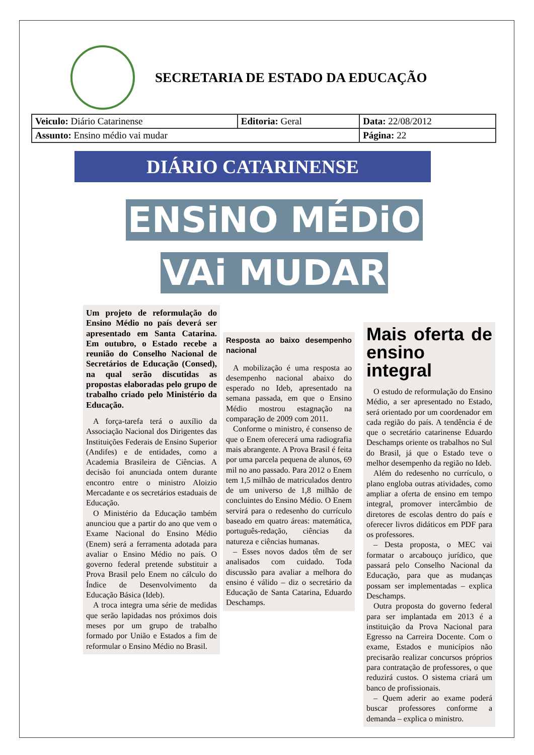SECRETARIA DE ESTADO DA EDUCAÇÃO
| Veiculo: Diário Catarinense | Editoria: Geral | Data: 22/08/2012 |
| Assunto: Ensino médio vai mudar | | Página: 22 |
DIÁRIO CATARINENSE
ENSiNO MÉDiO
VAi MUDAR
Um projeto de reformulação do Ensino Médio no país deverá ser apresentado em Santa Catarina. Em outubro, o Estado recebe a reunião do Conselho Nacional de Secretários de Educação (Consed), na qual serão discutidas as propostas elaboradas pelo grupo de trabalho criado pelo Ministério da Educação.
A força-tarefa terá o auxílio da Associação Nacional dos Dirigentes das Instituições Federais de Ensino Superior (Andifes) e de entidades, como a Academia Brasileira de Ciências. A decisão foi anunciada ontem durante encontro entre o ministro Aloizio Mercadante e os secretários estaduais de Educação.
O Ministério da Educação também anunciou que a partir do ano que vem o Exame Nacional do Ensino Médio (Enem) será a ferramenta adotada para avaliar o Ensino Médio no país. O governo federal pretende substituir a Prova Brasil pelo Enem no cálculo do Índice de Desenvolvimento da Educação Básica (Ideb).
A troca integra uma série de medidas que serão lapidadas nos próximos dois meses por um grupo de trabalho formado por União e Estados a fim de reformular o Ensino Médio no Brasil.
Resposta ao baixo desempenho nacional
A mobilização é uma resposta ao desempenho nacional abaixo do esperado no Ideb, apresentado na semana passada, em que o Ensino Médio mostrou estagnação na comparação de 2009 com 2011.
Conforme o ministro, é consenso de que o Enem oferecerá uma radiografia mais abrangente. A Prova Brasil é feita por uma parcela pequena de alunos, 69 mil no ano passado. Para 2012 o Enem tem 1,5 milhão de matriculados dentro de um universo de 1,8 milhão de concluintes do Ensino Médio. O Enem servirá para o redesenho do currículo baseado em quatro áreas: matemática, português-redação, ciências da natureza e ciências humanas.
– Esses novos dados têm de ser analisados com cuidado. Toda discussão para avaliar a melhora do ensino é válido – diz o secretário da Educação de Santa Catarina, Eduardo Deschamps.
Mais oferta de ensino integral
O estudo de reformulação do Ensino Médio, a ser apresentado no Estado, será orientado por um coordenador em cada região do país. A tendência é de que o secretário catarinense Eduardo Deschamps oriente os trabalhos no Sul do Brasil, já que o Estado teve o melhor desempenho da região no Ideb.
Além do redesenho no currículo, o plano engloba outras atividades, como ampliar a oferta de ensino em tempo integral, promover intercâmbio de diretores de escolas dentro do país e oferecer livros didáticos em PDF para os professores.
– Desta proposta, o MEC vai formatar o arcabouço jurídico, que passará pelo Conselho Nacional da Educação, para que as mudanças possam ser implementadas – explica Deschamps.
Outra proposta do governo federal para ser implantada em 2013 é a instituição da Prova Nacional para Egresso na Carreira Docente. Com o exame, Estados e municípios não precisarão realizar concursos próprios para contratação de professores, o que reduzirá custos. O sistema criará um banco de profissionais.
– Quem aderir ao exame poderá buscar professores conforme a demanda – explica o ministro.